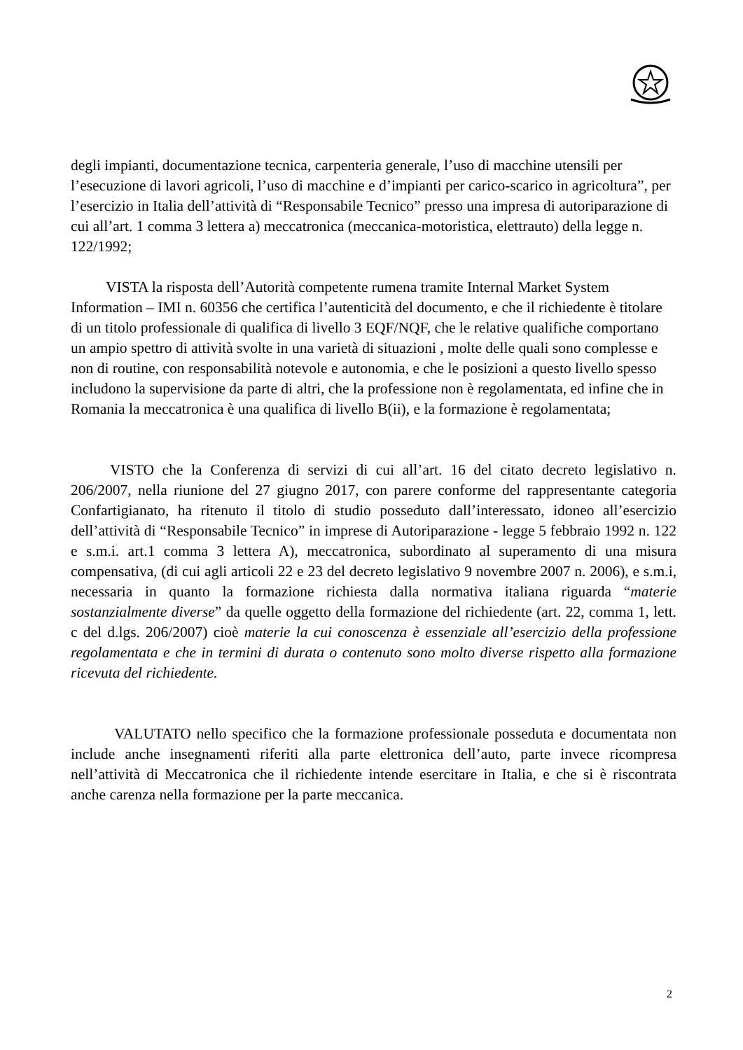degli impianti, documentazione tecnica, carpenteria generale, l’uso di macchine utensili per l’esecuzione di lavori agricoli, l’uso di macchine e d’impianti per carico-scarico in agricoltura”, per l’esercizio in Italia dell’attività di “Responsabile Tecnico” presso una impresa di autoriparazione di cui all’art. 1 comma 3 lettera a) meccatronica (meccanica-motoristica, elettrauto) della legge n. 122/1992;
VISTA la risposta dell’Autorità competente rumena tramite Internal Market System Information – IMI n. 60356 che certifica l’autenticità del documento, e che il richiedente è titolare di un titolo professionale di qualifica di livello 3 EQF/NQF, che le relative qualifiche comportano un ampio spettro di attività svolte in una varietà di situazioni , molte delle quali sono complesse e non di routine, con responsabilità notevole e autonomia, e che le posizioni a questo livello spesso includono la supervisione da parte di altri, che la professione non è regolamentata, ed infine che in Romania la meccatronica è una qualifica di livello B(ii), e la formazione è regolamentata;
VISTO che la Conferenza di servizi di cui all’art. 16 del citato decreto legislativo n. 206/2007, nella riunione del 27 giugno 2017, con parere conforme del rappresentante categoria Confartigianato, ha ritenuto il titolo di studio posseduto dall’interessato, idoneo all’esercizio dell’attività di “Responsabile Tecnico” in imprese di Autoriparazione - legge 5 febbraio 1992 n. 122 e s.m.i. art.1 comma 3 lettera A), meccatronica, subordinato al superamento di una misura compensativa, (di cui agli articoli 22 e 23 del decreto legislativo 9 novembre 2007 n. 2006), e s.m.i, necessaria in quanto la formazione richiesta dalla normativa italiana riguarda “materie sostanzialmente diverse” da quelle oggetto della formazione del richiedente (art. 22, comma 1, lett. c del d.lgs. 206/2007) cioè materie la cui conoscenza è essenziale all’esercizio della professione regolamentata e che in termini di durata o contenuto sono molto diverse rispetto alla formazione ricevuta del richiedente.
VALUTATO nello specifico che la formazione professionale posseduta e documentata non include anche insegnamenti riferiti alla parte elettronica dell’auto, parte invece ricompresa nell’attività di Meccatronica che il richiedente intende esercitare in Italia, e che si è riscontrata anche carenza nella formazione per la parte meccanica.
2